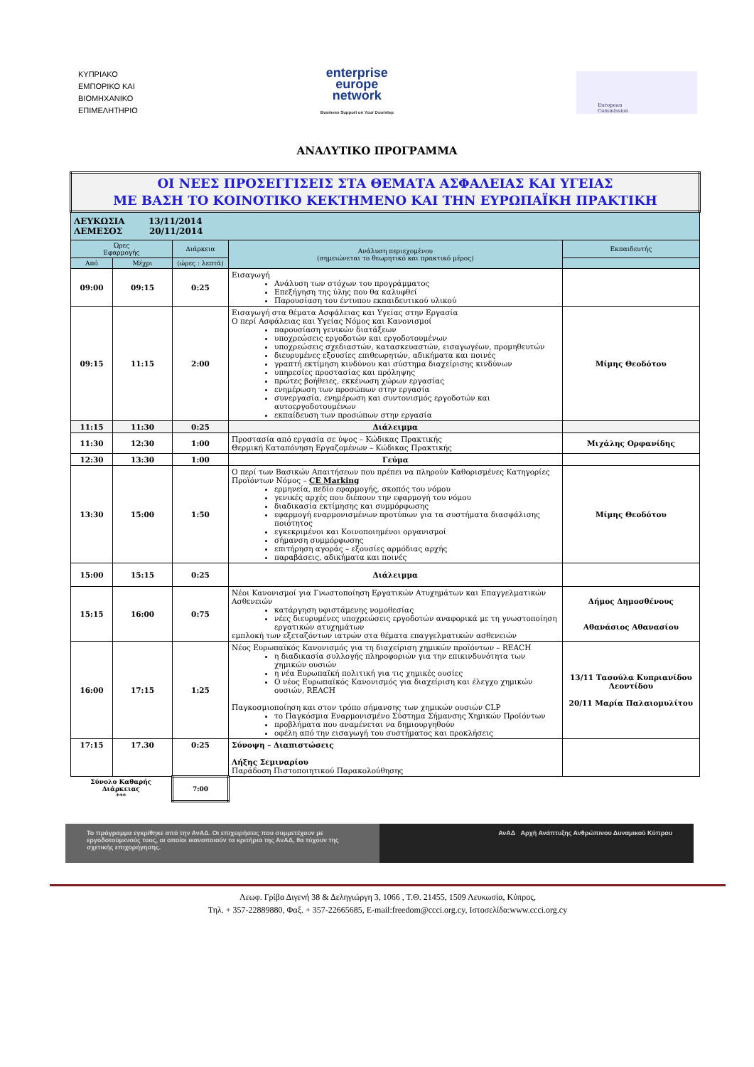ΚΥΠΡΙΑΚΟ
ΕΜΠΟΡΙΚΟ ΚΑΙ
ΒΙΟΜΗΧΑΝΙΚΟ
ΕΠΙΜΕΛΗΤΗΡΙΟ
enterprise
europe
network
Business Support on Your Doorstep
European
Commission
ΑΝΑΛΥΤΙΚΟ ΠΡΟΓΡΑΜΜΑ
| ΟΙ ΝΕΕΣ ΠΡΟΣΕΓΓΙΣΕΙΣ ΣΤΑ ΘΕΜΑΤΑ ΑΣΦΑΛΕΙΑΣ ΚΑΙ ΥΓΕΙΑΣ ΜΕ ΒΑΣΗ ΤΟ ΚΟΙΝΟΤΙΚΟ ΚΕΚΤΗΜΕΝΟ ΚΑΙ ΤΗΝ ΕΥΡΩΠΑΪΚΗ ΠΡΑΚΤΙΚΗ | | | | |
| ΛΕΥΚΩΣΙΑ 13/11/2014 ΛΕΜΕΣΟΣ 20/11/2014 | | | | |
| Ώρες Εφαρμογής | | Διάρκεια | Ανάλυση περιεχομένου (σημειώνεται το θεωρητικό και πρακτικό μέρος) | Εκπαιδευτής |
| Από | Μέχρι | (ώρες : λεπτά) | | |
| 09:00 | 09:15 | 0:25 | Εισαγωγή Ανάλυση των στόχων του προγράμματος Επεξήγηση της ύλης που θα καλυφθεί Παρουσίαση του έντυπου εκπαιδευτικού υλικού | |
| 09:15 | 11:15 | 2:00 | Εισαγωγή στα θέματα Ασφάλειας και Υγείας στην Εργασία Ο περί Ασφάλειας και Υγείας Νόμος και Κανονισμοί παρουσίαση γενικών διατάξεων υποχρεώσεις εργοδοτών και εργοδοτουμένων υποχρεώσεις σχεδιαστών, κατασκευαστών, εισαγωγέων, προμηθευτών διευρυμένες εξουσίες επιθεωρητών, αδικήματα και ποινές γραπτή εκτίμηση κινδύνου και σύστημα διαχείρισης κινδύνων υπηρεσίες προστασίας και πρόληψης πρώτες βοήθειες, εκκένωση χώρων εργασίας ενημέρωση των προσώπων στην εργασία συνεργασία, ενημέρωση και συντονισμός εργοδοτών και αυτοεργοδοτουμένων εκπαίδευση των προσώπων στην εργασία | Μίμης Θεοδότου |
| 11:15 | 11:30 | 0:25 | Διάλειμμα | |
| 11:30 | 12:30 | 1:00 | Προστασία από εργασία σε ύψος – Κώδικας Πρακτικής Θερμική Καταπόνηση Εργαζομένων – Κώδικας Πρακτικής | Μιχάλης Ορφανίδης |
| 12:30 | 13:30 | 1:00 | Γεύμα | |
| 13:30 | 15:00 | 1:50 | Ο περί των Βασικών Απαιτήσεων που πρέπει να πληρούν Καθορισμένες Κατηγορίες Προϊόντων Νόμος – CE Marking ερμηνεία, πεδίο εφαρμογής, σκοπός του νόμου γενικές αρχές που διέπουν την εφαρμογή του νόμου διαδικασία εκτίμησης και συμμόρφωσης εφαρμογή εναρμονισμένων προτύπων για τα συστήματα διασφάλισης ποιότητος εγκεκριμένοι και Κοινοποιημένοι οργανισμοί σήμανση συμμόρφωσης επιτήρηση αγοράς – εξουσίες αρμόδιας αρχής παραβάσεις, αδικήματα και ποινές | Μίμης Θεοδότου |
| 15:00 | 15:15 | 0:25 | Διάλειμμα | |
| 15:15 | 16:00 | 0:75 | Νέοι Κανονισμοί για Γνωστοποίηση Εργατικών Ατυχημάτων και Επαγγελματικών Ασθενειών κατάργηση υφιστάμενης νομοθεσίας νέες διευρυμένες υποχρεώσεις εργοδοτών αναφορικά με τη γνωστοποίηση εργατικών ατυχημάτων εμπλοκή των εξεταζόντων ιατρών στα θέματα επαγγελματικών ασθενειών | Δήμος Δημοσθένους Αθανάσιος Αθανασίου |
| 16:00 | 17:15 | 1:25 | Νέος Ευρωπαϊκός Κανονισμός για τη διαχείριση χημικών προϊόντων – REACH η διαδικασία συλλογής πληροφοριών για την επικινδυνότητα των χημικών ουσιών η νέα Ευρωπαϊκή πολιτική για τις χημικές ουσίες Ο νέος Ευρωπαϊκός Κανονισμός για διαχείριση και έλεγχο χημικών ουσιών, REACH Παγκοσμιοποίηση και στον τρόπο σήμανσης των χημικών ουσιών CLP το Παγκόσμια Εναρμονισμένο Σύστημα Σήμανσης Χημικών Προϊόντων προβλήματα που αναμένεται να δημιουργηθούν οφέλη από την εισαγωγή του συστήματος και προκλήσεις | 13/11 Τασούλα Κυπριανίδου Λεοντίδου 20/11 Μαρία Παλαιομυλίτου |
| 17:15 | 17.30 | 0:25 | Σύνοψη – Διαπιστώσεις Λήξης Σεμιναρίου Παράδοση Πιστοποιητικού Παρακολούθησης | |
| Σύνολο Καθαρής Διάρκειας *** | | 7:00 | | |
Το πρόγραμμα εγκρίθηκε από την ΑνΑΔ. Οι επιχειρήσεις που συμμετέχουν με εργοδοτούμενούς τους, οι οποίοι ικανοποιούν τα κριτήρια της ΑνΑΔ, θα τύχουν της σχετικής επιχορήγησης.
ΑνΑΔ Αρχή Ανάπτυξης Ανθρώπινου Δυναμικού Κύπρου
Λεωφ. Γρίβα Διγενή 38 & Δεληγιώργη 3, 1066 , Τ.Θ. 21455, 1509 Λευκωσία, Κύπρος,
Τηλ. + 357-22889880, Φαξ. + 357-22665685, E-mail:freedom@ccci.org.cy, Ιστοσελίδα:www.ccci.org.cy